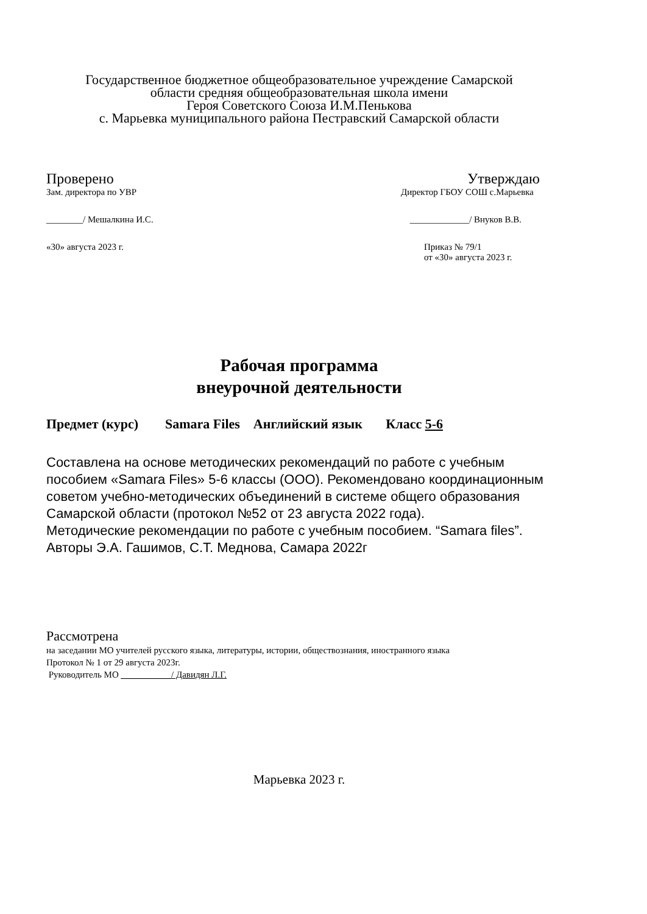Государственное бюджетное общеобразовательное учреждение Самарской
области средняя общеобразовательная школа имени
Героя Советского Союза И.М.Пенькова
с. Марьевка муниципального района Пестравский Самарской области
Проверено Утверждаю
Зам. директора по УВР Директор ГБОУ СОШ с.Марьевка
________/ Мешалкина И.С. _____________/ Внуков В.В.
«30» августа 2023 г. Приказ № 79/1
от «30» августа 2023 г.
Рабочая программа
внеурочной деятельности
Предмет (курс) Samara Files Английский язык Класс 5-6
Составлена на основе методических рекомендаций по работе с учебным пособием «Samara Files» 5-6 классы (ООО). Рекомендовано координационным советом учебно-методических объединений в системе общего образования Самарской области (протокол №52 от 23 августа 2022 года).
Методические рекомендации по работе с учебным пособием. “Samara files”. Авторы Э.А. Гашимов, С.Т. Меднова, Самара 2022г
Рассмотрена
на заседании МО учителей русского языка, литературы, истории, обществознания, иностранного языка
Протокол № 1 от 29 августа 2023г.
Руководитель МО ___________/ Давидян Л.Г.
Марьевка 2023 г.